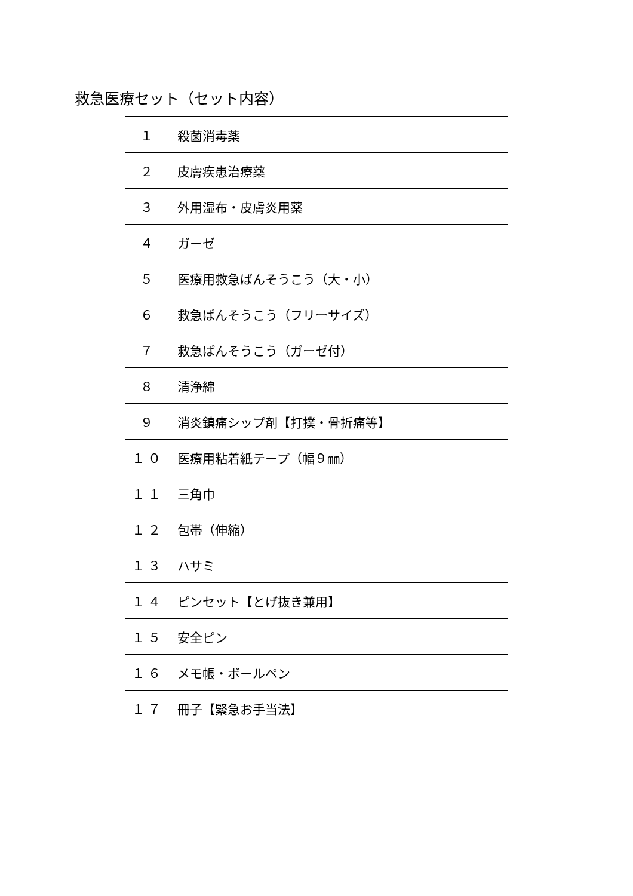救急医療セット（セット内容）
| １ | 殺菌消毒薬 |
| ２ | 皮膚疾患治療薬 |
| ３ | 外用湿布・皮膚炎用薬 |
| ４ | ガーゼ |
| ５ | 医療用救急ばんそうこう（大・小） |
| ６ | 救急ばんそうこう（フリーサイズ） |
| ７ | 救急ばんそうこう（ガーゼ付） |
| ８ | 清浄綿 |
| ９ | 消炎鎮痛シップ剤【打撲・骨折痛等】 |
| １０ | 医療用粘着紙テープ（幅９㎜） |
| １１ | 三角巾 |
| １２ | 包帯（伸縮） |
| １３ | ハサミ |
| １４ | ピンセット【とげ抜き兼用】 |
| １５ | 安全ピン |
| １６ | メモ帳・ボールペン |
| １７ | 冊子【緊急お手当法】 |